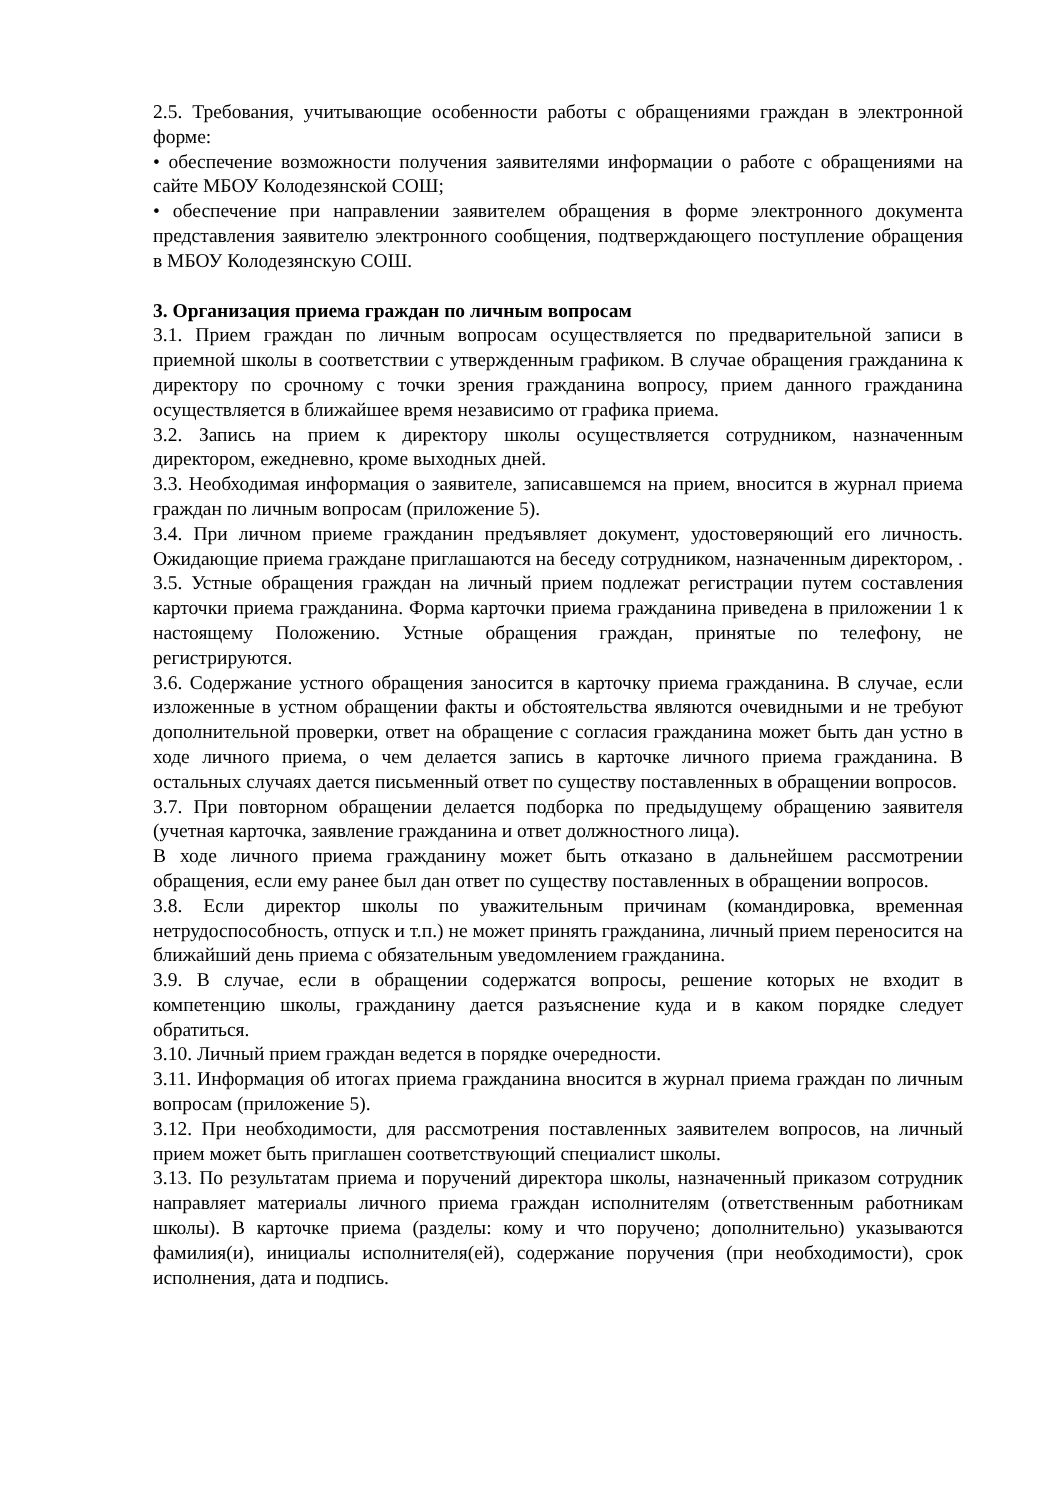2.5. Требования, учитывающие особенности работы с обращениями граждан в электронной форме:
• обеспечение возможности получения заявителями информации о работе с обращениями на сайте МБОУ Колодезянской СОШ;
• обеспечение при направлении заявителем обращения в форме электронного документа представления заявителю электронного сообщения, подтверждающего поступление обращения в МБОУ Колодезянскую СОШ.
3. Организация приема граждан по личным вопросам
3.1. Прием граждан по личным вопросам осуществляется по предварительной записи в приемной школы в соответствии с утвержденным графиком. В случае обращения гражданина к директору по срочному с точки зрения гражданина вопросу, прием данного гражданина осуществляется в ближайшее время независимо от графика приема.
3.2. Запись на прием к директору школы осуществляется сотрудником, назначенным директором, ежедневно, кроме выходных дней.
3.3. Необходимая информация о заявителе, записавшемся на прием, вносится в журнал приема граждан по личным вопросам (приложение 5).
3.4. При личном приеме гражданин предъявляет документ, удостоверяющий его личность. Ожидающие приема граждане приглашаются на беседу сотрудником, назначенным директором, .
3.5. Устные обращения граждан на личный прием подлежат регистрации путем составления карточки приема гражданина. Форма карточки приема гражданина приведена в приложении 1 к настоящему Положению. Устные обращения граждан, принятые по телефону, не регистрируются.
3.6. Содержание устного обращения заносится в карточку приема гражданина. В случае, если изложенные в устном обращении факты и обстоятельства являются очевидными и не требуют дополнительной проверки, ответ на обращение с согласия гражданина может быть дан устно в ходе личного приема, о чем делается запись в карточке личного приема гражданина. В остальных случаях дается письменный ответ по существу поставленных в обращении вопросов.
3.7. При повторном обращении делается подборка по предыдущему обращению заявителя (учетная карточка, заявление гражданина и ответ должностного лица).
В ходе личного приема гражданину может быть отказано в дальнейшем рассмотрении обращения, если ему ранее был дан ответ по существу поставленных в обращении вопросов.
3.8. Если директор школы по уважительным причинам (командировка, временная нетрудоспособность, отпуск и т.п.) не может принять гражданина, личный прием переносится на ближайший день приема с обязательным уведомлением гражданина.
3.9. В случае, если в обращении содержатся вопросы, решение которых не входит в компетенцию школы, гражданину дается разъяснение куда и в каком порядке следует обратиться.
3.10. Личный прием граждан ведется в порядке очередности.
3.11. Информация об итогах приема гражданина вносится в журнал приема граждан по личным вопросам (приложение 5).
3.12. При необходимости, для рассмотрения поставленных заявителем вопросов, на личный прием может быть приглашен соответствующий специалист школы.
3.13. По результатам приема и поручений директора школы, назначенный приказом сотрудник направляет материалы личного приема граждан исполнителям (ответственным работникам школы). В карточке приема (разделы: кому и что поручено; дополнительно) указываются фамилия(и), инициалы исполнителя(ей), содержание поручения (при необходимости), срок исполнения, дата и подпись.